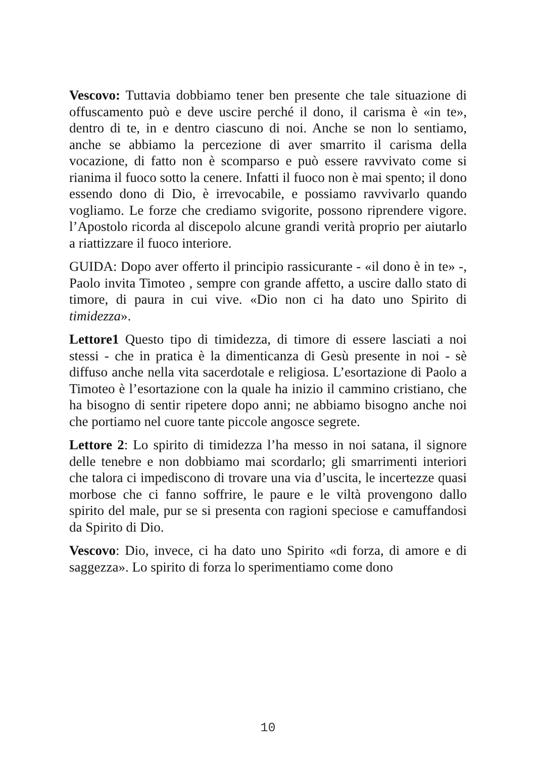Vescovo: Tuttavia dobbiamo tener ben presente che tale situazione di offuscamento può e deve uscire perché il dono, il carisma è «in te», dentro di te, in e dentro ciascuno di noi. Anche se non lo sentiamo, anche se abbiamo la percezione di aver smarrito il carisma della vocazione, di fatto non è scomparso e può essere ravvivato come si rianima il fuoco sotto la cenere. Infatti il fuoco non è mai spento; il dono essendo dono di Dio, è irrevocabile, e possiamo ravvivarlo quando vogliamo. Le forze che crediamo svigorite, possono riprendere vigore. l’Apostolo ricorda al discepolo alcune grandi verità proprio per aiutarlo a riattizzare il fuoco interiore.
GUIDA: Dopo aver offerto il principio rassicurante - «il dono è in te» -, Paolo invita Timoteo , sempre con grande affetto, a uscire dallo stato di timore, di paura in cui vive. «Dio non ci ha dato uno Spirito di timidezza».
Lettore1 Questo tipo di timidezza, di timore di essere lasciati a noi stessi - che in pratica è la dimenticanza di Gesù presente in noi - sè diffuso anche nella vita sacerdotale e religiosa. L’esortazione di Paolo a Timoteo è l’esortazione con la quale ha inizio il cammino cristiano, che ha bisogno di sentir ripetere dopo anni; ne abbiamo bisogno anche noi che portiamo nel cuore tante piccole angosce segrete.
Lettore 2: Lo spirito di timidezza l’ha messo in noi satana, il signore delle tenebre e non dobbiamo mai scordarlo; gli smarrimenti interiori che talora ci impediscono di trovare una via d’uscita, le incertezze quasi morbose che ci fanno soffrire, le paure e le viltà provengono dallo spirito del male, pur se si presenta con ragioni speciose e camuffandosi da Spirito di Dio.
Vescovo: Dio, invece, ci ha dato uno Spirito «di forza, di amore e di saggezza». Lo spirito di forza lo sperimentiamo come dono
10